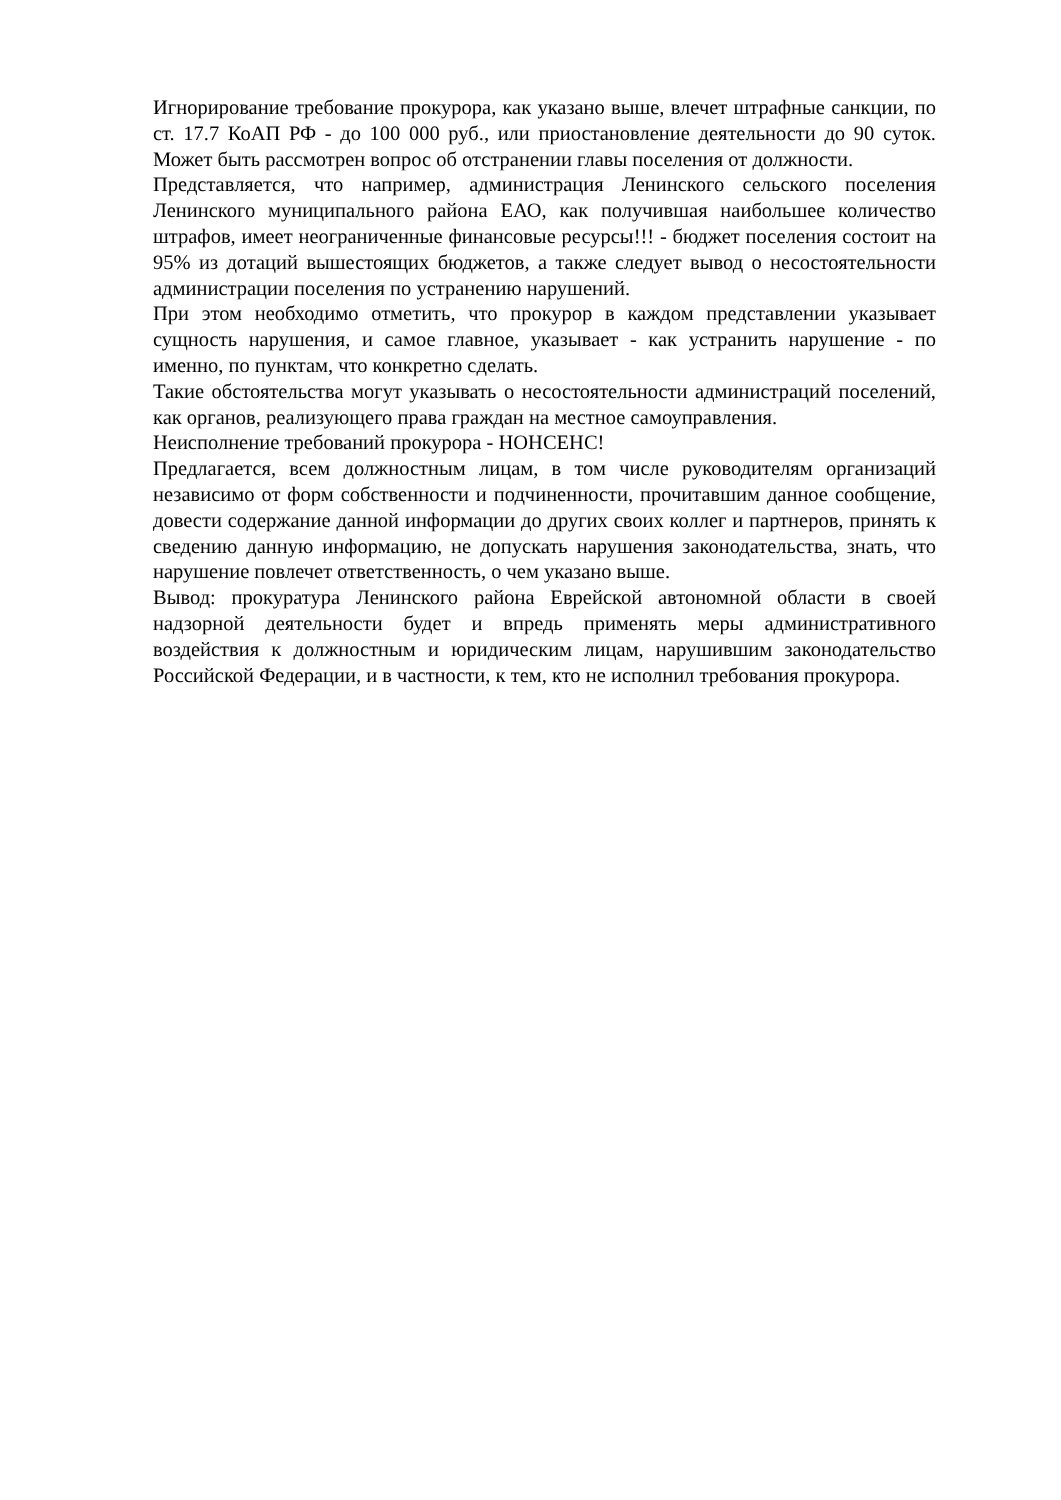Игнорирование требование прокурора, как указано выше, влечет штрафные санкции, по ст. 17.7 КоАП РФ - до 100 000 руб., или приостановление деятельности до 90 суток. Может быть рассмотрен вопрос об отстранении главы поселения от должности.
Представляется, что например, администрация Ленинского сельского поселения Ленинского муниципального района ЕАО, как получившая наибольшее количество штрафов, имеет неограниченные финансовые ресурсы!!! - бюджет поселения состоит на 95% из дотаций вышестоящих бюджетов, а также следует вывод о несостоятельности администрации поселения по устранению нарушений.
При этом необходимо отметить, что прокурор в каждом представлении указывает сущность нарушения, и самое главное, указывает - как устранить нарушение - по именно, по пунктам, что конкретно сделать.
Такие обстоятельства могут указывать о несостоятельности администраций поселений, как органов, реализующего права граждан на местное самоуправления.
Неисполнение требований прокурора - НОНСЕНС!
Предлагается, всем должностным лицам, в том числе руководителям организаций независимо от форм собственности и подчиненности, прочитавшим данное сообщение, довести содержание данной информации до других своих коллег и партнеров, принять к сведению данную информацию, не допускать нарушения законодательства, знать, что нарушение повлечет ответственность, о чем указано выше.
Вывод: прокуратура Ленинского района Еврейской автономной области в своей надзорной деятельности будет и впредь применять меры административного воздействия к должностным и юридическим лицам, нарушившим законодательство Российской Федерации, и в частности, к тем, кто не исполнил требования прокурора.